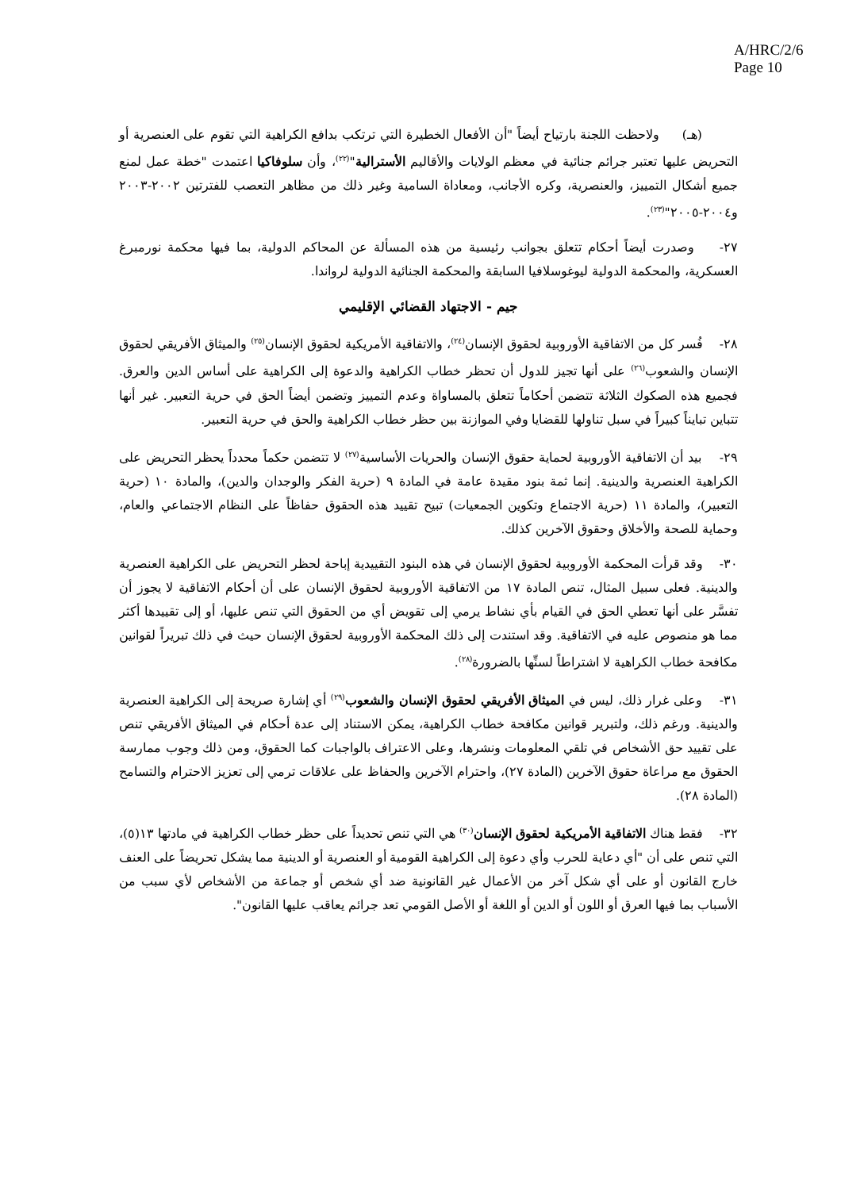A/HRC/2/6
Page 10
(هـ) ولاحظت اللجنة بارتياح أيضاً "أن الأفعال الخطيرة التي ترتكب بدافع الكراهية التي تقوم على العنصرية أو التحريض عليها تعتبر جرائم جنائية في معظم الولايات والأقاليم الأسترالية"<sup>(٢٢)</sup>، وأن سلوفاكيا اعتمدت "خطة عمل لمنع جميع أشكال التمييز، والعنصرية، وكره الأجانب، ومعاداة السامية وغير ذلك من مظاهر التعصب للفترتين ٢٠٠٢-٢٠٠٣ و٢٠٠٤-٢٠٠٥"<sup>(٢٣)</sup>.
٢٧- وصدرت أيضاً أحكام تتعلق بجوانب رئيسية من هذه المسألة عن المحاكم الدولية، بما فيها محكمة نورمبرغ العسكرية، والمحكمة الدولية ليوغوسلافيا السابقة والمحكمة الجنائية الدولية لرواندا.
جيم - الاجتهاد القضائي الإقليمي
٢٨- فُسر كل من الاتفاقية الأوروبية لحقوق الإنسان<sup>(٢٤)</sup>، والاتفاقية الأمريكية لحقوق الإنسان<sup>(٢٥)</sup> والميثاق الأفريقي لحقوق الإنسان والشعوب<sup>(٢٦)</sup> على أنها تجيز للدول أن تحظر خطاب الكراهية والدعوة إلى الكراهية على أساس الدين والعرق. فجميع هذه الصكوك الثلاثة تتضمن أحكاماً تتعلق بالمساواة وعدم التمييز وتضمن أيضاً الحق في حرية التعبير. غير أنها تتباين تبايناً كبيراً في سبل تناولها للقضايا وفي الموازنة بين حظر خطاب الكراهية والحق في حرية التعبير.
٢٩- بيد أن الاتفاقية الأوروبية لحماية حقوق الإنسان والحريات الأساسية<sup>(٢٧)</sup> لا تتضمن حكماً محدداً يحظر التحريض على الكراهية العنصرية والدينية. إنما ثمة بنود مقيدة عامة في المادة ٩ (حرية الفكر والوجدان والدين)، والمادة ١٠ (حرية التعبير)، والمادة ١١ (حرية الاجتماع وتكوين الجمعيات) تبيح تقييد هذه الحقوق حفاظاً على النظام الاجتماعي والعام، وحماية للصحة والأخلاق وحقوق الآخرين كذلك.
٣٠- وقد قرأت المحكمة الأوروبية لحقوق الإنسان في هذه البنود التقييدية إباحة لحظر التحريض على الكراهية العنصرية والدينية. فعلى سبيل المثال، تنص المادة ١٧ من الاتفاقية الأوروبية لحقوق الإنسان على أن أحكام الاتفاقية لا يجوز أن تفسَّر على أنها تعطي الحق في القيام بأي نشاط يرمي إلى تقويض أي من الحقوق التي تنص عليها، أو إلى تقييدها أكثر مما هو منصوص عليه في الاتفاقية. وقد استندت إلى ذلك المحكمة الأوروبية لحقوق الإنسان حيث في ذلك تبريراً لقوانين مكافحة خطاب الكراهية لا اشتراطاً لسنِّها بالضرورة<sup>(٢٨)</sup>.
٣١- وعلى غرار ذلك، ليس في الميثاق الأفريقي لحقوق الإنسان والشعوب<sup>(٢٩)</sup> أي إشارة صريحة إلى الكراهية العنصرية والدينية. ورغم ذلك، ولتبرير قوانين مكافحة خطاب الكراهية، يمكن الاستناد إلى عدة أحكام في الميثاق الأفريقي تنص على تقييد حق الأشخاص في تلقي المعلومات ونشرها، وعلى الاعتراف بالواجبات كما الحقوق، ومن ذلك وجوب ممارسة الحقوق مع مراعاة حقوق الآخرين (المادة ٢٧)، واحترام الآخرين والحفاظ على علاقات ترمي إلى تعزيز الاحترام والتسامح (المادة ٢٨).
٣٢- فقط هناك الاتفاقية الأمريكية لحقوق الإنسان<sup>(٣٠)</sup> هي التي تنص تحديداً على حظر خطاب الكراهية في مادتها ١٣(٥)، التي تنص على أن "أي دعاية للحرب وأي دعوة إلى الكراهية القومية أو العنصرية أو الدينية مما يشكل تحريضاً على العنف خارج القانون أو على أي شكل آخر من الأعمال غير القانونية ضد أي شخص أو جماعة من الأشخاص لأي سبب من الأسباب بما فيها العرق أو اللون أو الدين أو اللغة أو الأصل القومي تعد جرائم يعاقب عليها القانون".